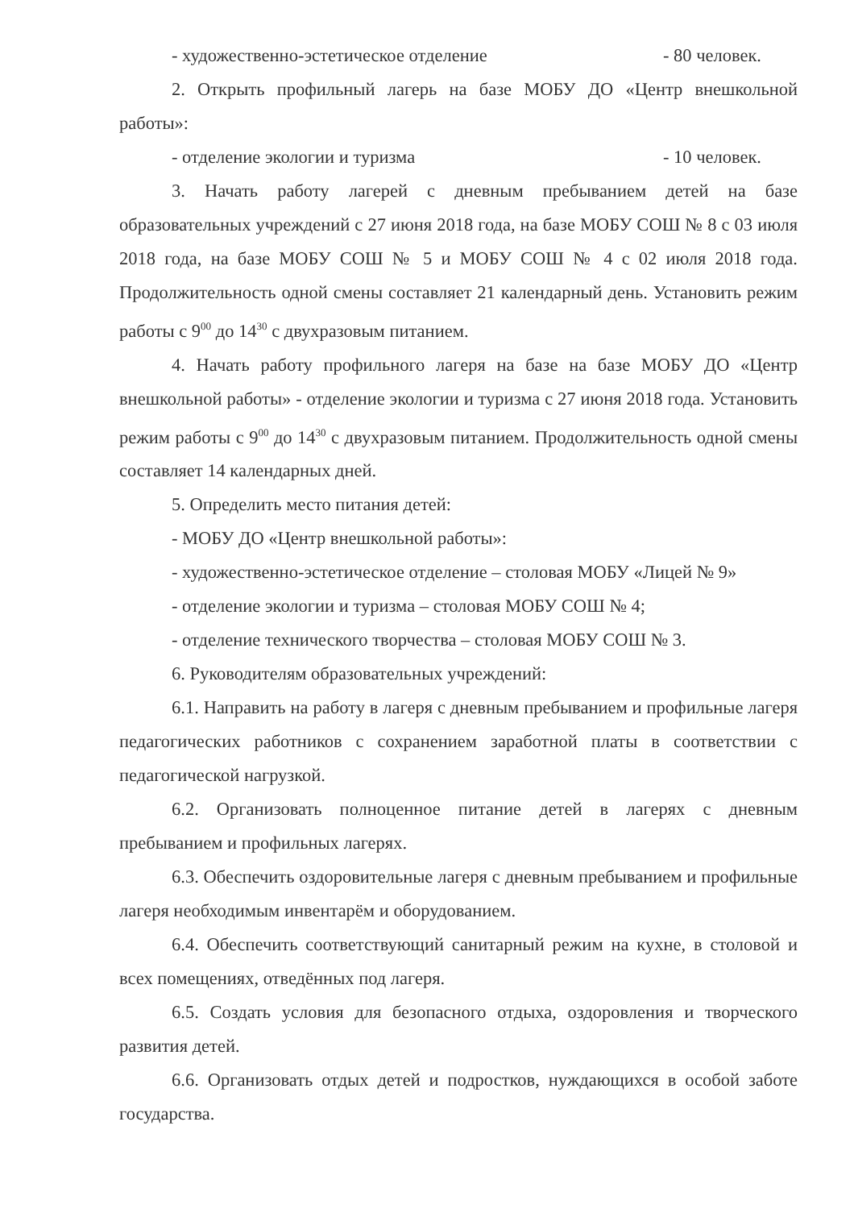- художественно-эстетическое отделение - 80 человек.
2. Открыть профильный лагерь на базе МОБУ ДО «Центр внешкольной работы»:
- отделение экологии и туризма - 10 человек.
3. Начать работу лагерей с дневным пребыванием детей на базе образовательных учреждений с 27 июня 2018 года, на базе МОБУ СОШ № 8 с 03 июля 2018 года, на базе МОБУ СОШ № 5 и МОБУ СОШ № 4 с 02 июля 2018 года. Продолжительность одной смены составляет 21 календарный день. Установить режим работы с 9<sup>00</sup> до 14<sup>30</sup> с двухразовым питанием.
4. Начать работу профильного лагеря на базе на базе МОБУ ДО «Центр внешкольной работы» - отделение экологии и туризма с 27 июня 2018 года. Установить режим работы с 9<sup>00</sup> до 14<sup>30</sup> с двухразовым питанием. Продолжительность одной смены составляет 14 календарных дней.
5. Определить место питания детей:
- МОБУ ДО «Центр внешкольной работы»:
- художественно-эстетическое отделение – столовая МОБУ «Лицей № 9»
- отделение экологии и туризма – столовая МОБУ СОШ № 4;
- отделение технического творчества – столовая МОБУ СОШ № 3.
6. Руководителям образовательных учреждений:
6.1. Направить на работу в лагеря с дневным пребыванием и профильные лагеря педагогических работников с сохранением заработной платы в соответствии с педагогической нагрузкой.
6.2. Организовать полноценное питание детей в лагерях с дневным пребыванием и профильных лагерях.
6.3. Обеспечить оздоровительные лагеря с дневным пребыванием и профильные лагеря необходимым инвентарём и оборудованием.
6.4. Обеспечить соответствующий санитарный режим на кухне, в столовой и всех помещениях, отведённых под лагеря.
6.5. Создать условия для безопасного отдыха, оздоровления и творческого развития детей.
6.6. Организовать отдых детей и подростков, нуждающихся в особой заботе государства.